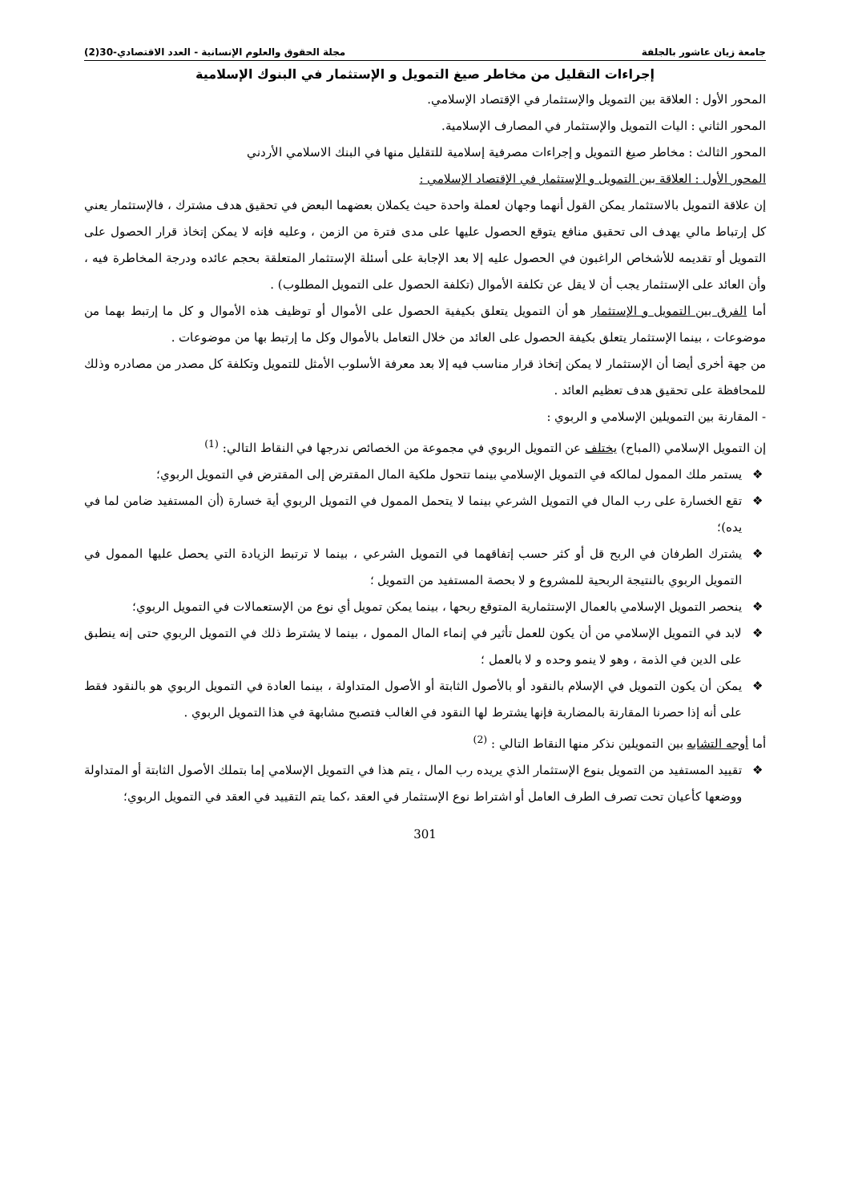جامعة زيان عاشور بالجلفة مجلة الحقوق والعلوم الإنسانية - العدد الاقتصادي-30(2)
إجراءات التقليل من مخاطر صيغ التمويل و الإستثمار في البنوك الإسلامية
المحور الأول : العلاقة بين التمويل والإستثمار في الإقتصاد الإسلامي.
المحور الثاني : اليات التمويل والإستثمار في المصارف الإسلامية.
المحور الثالث : مخاطر صيغ التمويل و إجراءات مصرفية إسلامية للتقليل منها في البنك الاسلامي الأردني
المحور الأول : العلاقة بين التمويل و الإستثمار في الإقتصاد الإسلامي :
إن علاقة التمويل بالاستثمار يمكن القول أنهما وجهان لعملة واحدة حيث يكملان بعضهما البعض في تحقيق هدف مشترك ، فالإستثمار يعني كل إرتباط مالي يهدف الى تحقيق منافع يتوقع الحصول عليها على مدى فترة من الزمن ، وعليه فإنه لا يمكن إتخاذ قرار الحصول على التمويل أو تقديمه للأشخاص الراغبون في الحصول عليه إلا بعد الإجابة على أسئلة الإستثمار المتعلقة بحجم عائده ودرجة المخاطرة فيه ، وأن العائد على الإستثمار يجب أن لا يقل عن تكلفة الأموال (تكلفة الحصول على التمويل المطلوب) .
أما الفرق بين التمويل و الإستثمار هو أن التمويل يتعلق بكيفية الحصول على الأموال أو توظيف هذه الأموال و كل ما إرتبط بهما من موضوعات ، بينما الإستثمار يتعلق بكيفة الحصول على العائد من خلال التعامل بالأموال وكل ما إرتبط بها من موضوعات .
من جهة أخرى أيضا أن الإستثمار لا يمكن إتخاذ قرار مناسب فيه إلا بعد معرفة الأسلوب الأمثل للتمويل وتكلفة كل مصدر من مصادره وذلك للمحافظة على تحقيق هدف تعظيم العائد .
- المقارنة بين التمويلين الإسلامي و الربوي :
إن التمويل الإسلامي (المباح) يختلف عن التمويل الربوي في مجموعة من الخصائص ندرجها في النقاط التالي: <sup>(1)</sup>
❖ يستمر ملك الممول لمالكه في التمويل الإسلامي بينما تتحول ملكية المال المقترض إلى المقترض في التمويل الربوي؛
❖ تقع الخسارة على رب المال في التمويل الشرعي بينما لا يتحمل الممول في التمويل الربوي أية خسارة (أن المستفيد ضامن لما في يده)؛
❖ يشترك الطرفان في الربح قل أو كثر حسب إتفاقهما في التمويل الشرعي ، بينما لا ترتبط الزيادة التي يحصل عليها الممول في التمويل الربوي بالنتيجة الربحية للمشروع و لا بحصة المستفيد من التمويل ؛
❖ ينحصر التمويل الإسلامي بالعمال الإستثمارية المتوقع ربحها ، بينما يمكن تمويل أي نوع من الإستعمالات في التمويل الربوي؛
❖ لابد في التمويل الإسلامي من أن يكون للعمل تأثير في إنماء المال الممول ، بينما لا يشترط ذلك في التمويل الربوي حتى إنه ينطبق على الدين في الذمة ، وهو لا ينمو وحده و لا بالعمل ؛
❖ يمكن أن يكون التمويل في الإسلام بالنقود أو بالأصول الثابتة أو الأصول المتداولة ، بينما العادة في التمويل الربوي هو بالنقود فقط على أنه إذا حصرنا المقارنة بالمضاربة فإنها يشترط لها النقود في الغالب فتصبح مشابهة في هذا التمويل الربوي .
أما أوجه التشابه بين التمويلين نذكر منها النقاط التالي : <sup>(2)</sup>
❖ تقييد المستفيد من التمويل بنوع الإستثمار الذي يريده رب المال ، يتم هذا في التمويل الإسلامي إما بتملك الأصول الثابتة أو المتداولة ووضعها كأعيان تحت تصرف الطرف العامل أو اشتراط نوع الإستثمار في العقد ،كما يتم التقييد في العقد في التمويل الربوي؛
301